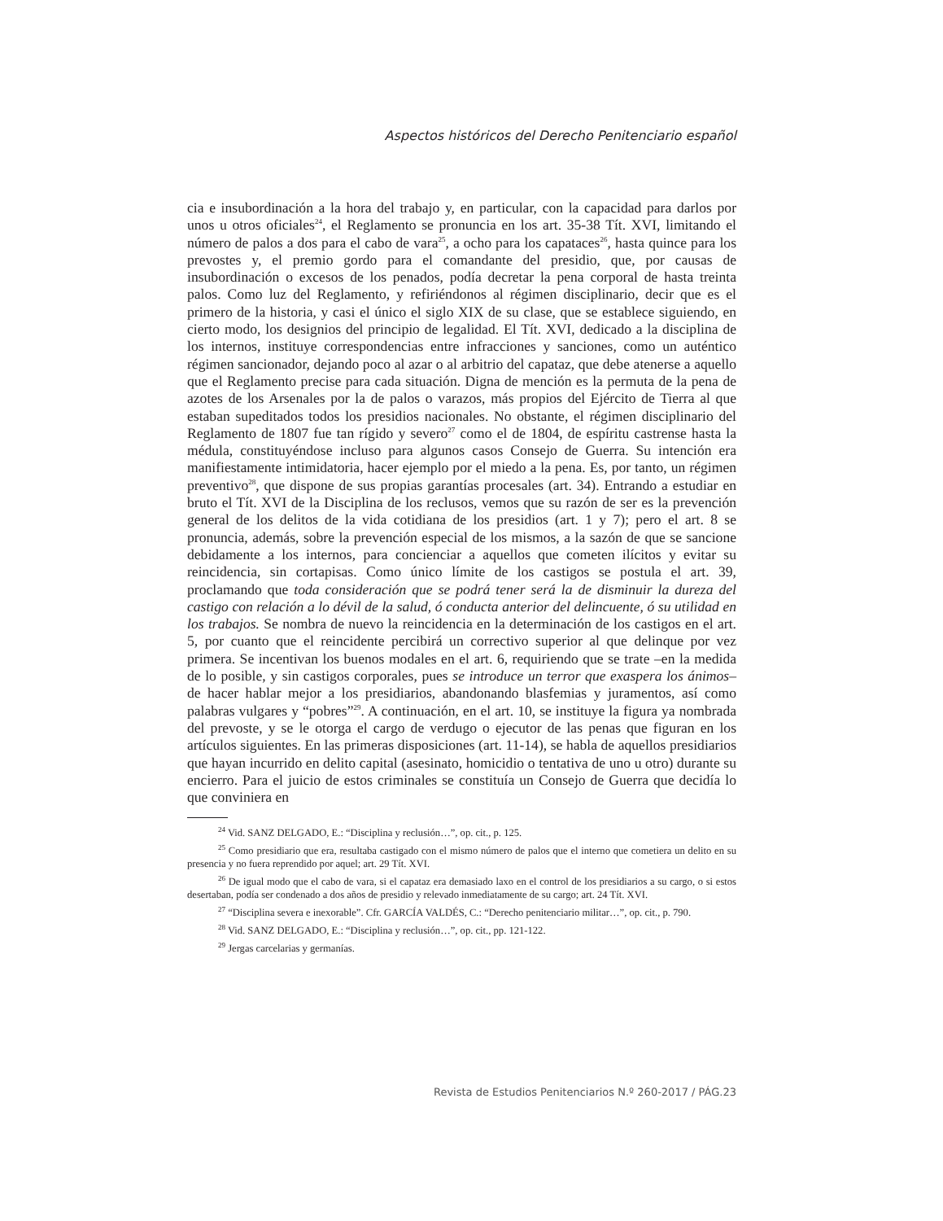Aspectos históricos del Derecho Penitenciario español
cia e insubordinación a la hora del trabajo y, en particular, con la capacidad para darlos por unos u otros oficiales<sup>24</sup>, el Reglamento se pronuncia en los art. 35-38 Tít. XVI, limitando el número de palos a dos para el cabo de vara<sup>25</sup>, a ocho para los capataces<sup>26</sup>, hasta quince para los prevostes y, el premio gordo para el comandante del presidio, que, por causas de insubordinación o excesos de los penados, podía decretar la pena corporal de hasta treinta palos. Como luz del Reglamento, y refiriéndonos al régimen disciplinario, decir que es el primero de la historia, y casi el único el siglo XIX de su clase, que se establece siguiendo, en cierto modo, los designios del principio de legalidad. El Tít. XVI, dedicado a la disciplina de los internos, instituye correspondencias entre infracciones y sanciones, como un auténtico régimen sancionador, dejando poco al azar o al arbitrio del capataz, que debe atenerse a aquello que el Reglamento precise para cada situación. Digna de mención es la permuta de la pena de azotes de los Arsenales por la de palos o varazos, más propios del Ejército de Tierra al que estaban supeditados todos los presidios nacionales. No obstante, el régimen disciplinario del Reglamento de 1807 fue tan rígido y severo<sup>27</sup> como el de 1804, de espíritu castrense hasta la médula, constituyéndose incluso para algunos casos Consejo de Guerra. Su intención era manifiestamente intimidatoria, hacer ejemplo por el miedo a la pena. Es, por tanto, un régimen preventivo<sup>28</sup>, que dispone de sus propias garantías procesales (art. 34). Entrando a estudiar en bruto el Tít. XVI de la Disciplina de los reclusos, vemos que su razón de ser es la prevención general de los delitos de la vida cotidiana de los presidios (art. 1 y 7); pero el art. 8 se pronuncia, además, sobre la prevención especial de los mismos, a la sazón de que se sancione debidamente a los internos, para concienciar a aquellos que cometen ilícitos y evitar su reincidencia, sin cortapisas. Como único límite de los castigos se postula el art. 39, proclamando que toda consideración que se podrá tener será la de disminuir la dureza del castigo con relación a lo dévil de la salud, ó conducta anterior del delincuente, ó su utilidad en los trabajos. Se nombra de nuevo la reincidencia en la determinación de los castigos en el art. 5, por cuanto que el reincidente percibirá un correctivo superior al que delinque por vez primera. Se incentivan los buenos modales en el art. 6, requiriendo que se trate –en la medida de lo posible, y sin castigos corporales, pues se introduce un terror que exaspera los ánimos– de hacer hablar mejor a los presidiarios, abandonando blasfemias y juramentos, así como palabras vulgares y “pobres”<sup>29</sup>. A continuación, en el art. 10, se instituye la figura ya nombrada del prevoste, y se le otorga el cargo de verdugo o ejecutor de las penas que figuran en los artículos siguientes. En las primeras disposiciones (art. 11-14), se habla de aquellos presidiarios que hayan incurrido en delito capital (asesinato, homicidio o tentativa de uno u otro) durante su encierro. Para el juicio de estos criminales se constituía un Consejo de Guerra que decidía lo que conviniera en
<sup>24</sup> Vid. SANZ DELGADO, E.: “Disciplina y reclusión…”, op. cit., p. 125.
<sup>25</sup> Como presidiario que era, resultaba castigado con el mismo número de palos que el interno que cometiera un delito en su presencia y no fuera reprendido por aquel; art. 29 Tít. XVI.
<sup>26</sup> De igual modo que el cabo de vara, si el capataz era demasiado laxo en el control de los presidiarios a su cargo, o si estos desertaban, podía ser condenado a dos años de presidio y relevado inmediatamente de su cargo; art. 24 Tít. XVI.
<sup>27</sup> “Disciplina severa e inexorable”. Cfr. GARCÍA VALDÉS, C.: “Derecho penitenciario militar…”, op. cit., p. 790.
<sup>28</sup> Vid. SANZ DELGADO, E.: “Disciplina y reclusión…”, op. cit., pp. 121-122.
<sup>29</sup> Jergas carcelarias y germanías.
Revista de Estudios Penitenciarios N.º 260-2017 / PÁG.23